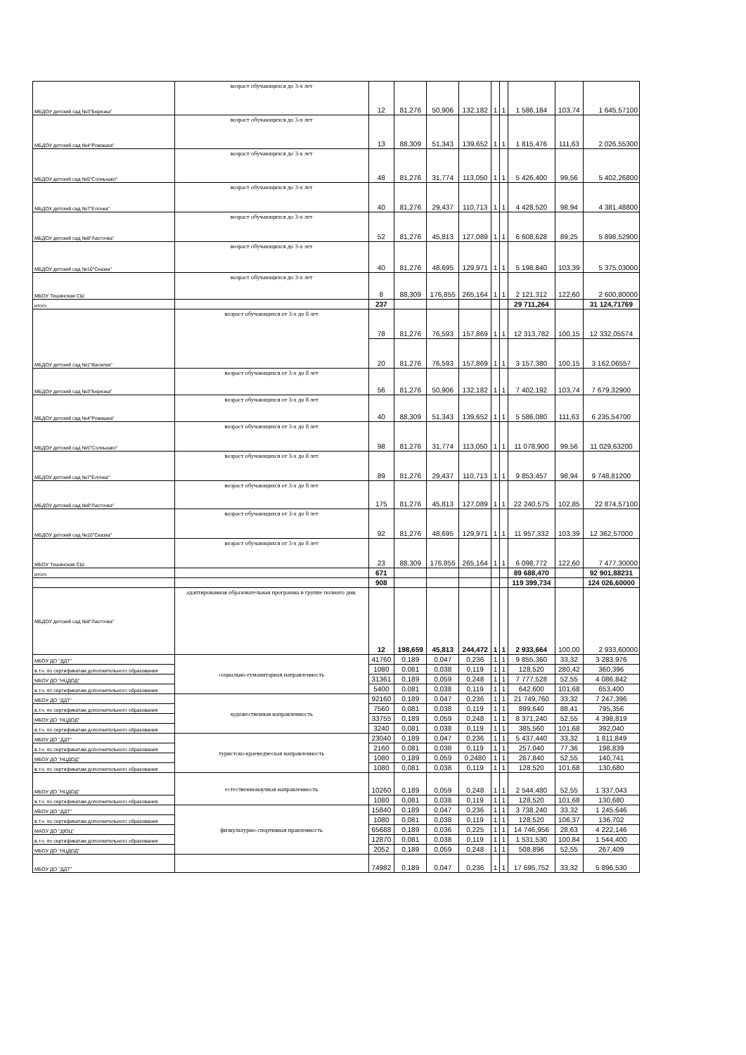| МБДОУ детский сад №3"Березка" | возраст обучающихся до 3-х лет | 12 | 81,276 | 50,906 | 132,182 | 1 | 1 | 1 586,184 | 103,74 | 1 645,57100 |
| МБДОУ детский сад №4"Ромашка" | возраст обучающихся до 3-х лет | 13 | 88,309 | 51,343 | 139,652 | 1 | 1 | 1 815,476 | 111,63 | 2 026,55300 |
| МБДОУ детский сад №5"Солнышко" | возраст обучающихся до 3-х лет | 48 | 81,276 | 31,774 | 113,050 | 1 | 1 | 5 426,400 | 99,56 | 5 402,26800 |
| МБДОУ детский сад №7"Елочка" | возраст обучающихся до 3-х лет | 40 | 81,276 | 29,437 | 110,713 | 1 | 1 | 4 428,520 | 98,94 | 4 381,48800 |
| МБДОУ детский сад №8"Ласточка" | возраст обучающихся до 3-х лет | 52 | 81,276 | 45,813 | 127,089 | 1 | 1 | 6 608,628 | 89,25 | 5 898,52900 |
| МБДОУ детский сад №10"Сказка" | возраст обучающихся до 3-х лет | 40 | 81,276 | 48,695 | 129,971 | 1 | 1 | 5 198,840 | 103,39 | 5 375,03000 |
| МБОУ Тешинская СШ | возраст обучающихся до 3-х лет | 8 | 88,309 | 176,855 | 265,164 | 1 | 1 | 2 121,312 | 122,60 | 2 600,80000 |
| итого | | 237 | | | | | | 29 711,264 | | 31 124,71769 |
| МБДОУ детский сад №1"Василек" | возраст обучающихся от 3-х до 8 лет | 78 | 81,276 | 76,593 | 157,869 | 1 | 1 | 12 313,782 | 100,15 | 12 332,05574 |
| | | 20 | 81,276 | 76,593 | 157,869 | 1 | 1 | 3 157,380 | 100,15 | 3 162,06557 |
| МБДОУ детский сад №3"Березка" | возраст обучающихся от 3-х до 8 лет | 56 | 81,276 | 50,906 | 132,182 | 1 | 1 | 7 402,192 | 103,74 | 7 679,32900 |
| МБДОУ детский сад №4"Ромашка" | возраст обучающихся от 3-х до 8 лет | 40 | 88,309 | 51,343 | 139,652 | 1 | 1 | 5 586,080 | 111,63 | 6 235,54700 |
| МБДОУ детский сад №5"Солнышко" | возраст обучающихся от 3-х до 8 лет | 98 | 81,276 | 31,774 | 113,050 | 1 | 1 | 11 078,900 | 99,56 | 11 029,63200 |
| МБДОУ детский сад №7"Елочка" | возраст обучающихся от 3-х до 8 лет | 89 | 81,276 | 29,437 | 110,713 | 1 | 1 | 9 853,457 | 98,94 | 9 748,81200 |
| МБДОУ детский сад №8"Ласточка" | возраст обучающихся от 3-х до 8 лет | 175 | 81,276 | 45,813 | 127,089 | 1 | 1 | 22 240,575 | 102,85 | 22 874,57100 |
| МБДОУ детский сад №10"Сказка" | возраст обучающихся от 3-х до 8 лет | 92 | 81,276 | 48,695 | 129,971 | 1 | 1 | 11 957,332 | 103,39 | 12 362,57000 |
| МБОУ Тешинская СШ | возраст обучающихся от 3-х до 8 лет | 23 | 88,309 | 176,855 | 265,164 | 1 | 1 | 6 098,772 | 122,60 | 7 477,30000 |
| итого | | 671 | | | | | | 89 688,470 | | 92 901,88231 |
| | | 908 | | | | | | 119 399,734 | | 124 026,60000 |
| МБДОУ детский сад №8"Ласточка" | адаптированная образовательная программа в группе полного дня. | 12 | 198,659 | 45,813 | 244,472 | 1 | 1 | 2 933,664 | 100,00 | 2 933,60000 |
| МБОУ ДО "ДДТ" | социально-гуманитарная направленность | 41760 | 0,189 | 0,047 | 0,236 | 1 | 1 | 9 855,360 | 33,32 | 3 283,976 |
| в.т.ч. по сертификатам дополнительного образования | | 1080 | 0,081 | 0,038 | 0,119 | 1 | 1 | 128,520 | 280,42 | 360,396 |
| МБОУ ДО "НЦДОД" | | 31361 | 0,189 | 0,059 | 0,248 | 1 | 1 | 7 777,528 | 52,55 | 4 086,842 |
| в.т.ч. по сертификатам дополнительного образования | | 5400 | 0,081 | 0,038 | 0,119 | 1 | 1 | 642,600 | 101,68 | 653,400 |
| МБОУ ДО "ДДТ" | художественная направленность | 92160 | 0,189 | 0,047 | 0,236 | 1 | 1 | 21 749,760 | 33,32 | 7 247,396 |
| в.т.ч. по сертификатам дополнительного образования | | 7560 | 0,081 | 0,038 | 0,119 | 1 | 1 | 899,640 | 88,41 | 795,356 |
| МБОУ ДО "НЦДОД" | | 33755 | 0,189 | 0,059 | 0,248 | 1 | 1 | 8 371,240 | 52,55 | 4 398,819 |
| в.т.ч. по сертификатам дополнительного образования | | 3240 | 0,081 | 0,038 | 0,119 | 1 | 1 | 385,560 | 101,68 | 392,040 |
| МБОУ ДО "ДДТ" | туристско-краеведческая направленность | 23040 | 0,189 | 0,047 | 0,236 | 1 | 1 | 5 437,440 | 33,32 | 1 811,849 |
| в.т.ч. по сертификатам дополнительного образования | | 2160 | 0,081 | 0,038 | 0,119 | 1 | 1 | 257,040 | 77,36 | 198,839 |
| МБОУ ДО "НЦДОД" | | 1080 | 0,189 | 0,059 | 0,2480 | 1 | 1 | 267,840 | 52,55 | 140,741 |
| в.т.ч. по сертификатам дополнительного образования | | 1080 | 0,081 | 0,038 | 0,119 | 1 | 1 | 128,520 | 101,68 | 130,680 |
| МБОУ ДО "НЦДОД" | естественнонаучная направленность | 10260 | 0,189 | 0,059 | 0,248 | 1 | 1 | 2 544,480 | 52,55 | 1 337,043 |
| в.т.ч. по сертификатам дополнительного образования | | 1080 | 0,081 | 0,038 | 0,119 | 1 | 1 | 128,520 | 101,68 | 130,680 |
| МБОУ ДО "ДДТ" | физкультурно-спортивная правленность | 15840 | 0,189 | 0,047 | 0,236 | 1 | 1 | 3 738,240 | 33,32 | 1 245,646 |
| в.т.ч. по сертификатам дополнительного образования | | 1080 | 0,081 | 0,038 | 0,119 | 1 | 1 | 128,520 | 106,37 | 136,702 |
| МАОУ ДО "ДЮЦ" | | 65688 | 0,189 | 0,036 | 0,225 | 1 | 1 | 14 746,956 | 28,63 | 4 222,146 |
| в.т.ч. по сертификатам дополнительного образования | | 12870 | 0,081 | 0,038 | 0,119 | 1 | 1 | 1 531,530 | 100,84 | 1 544,400 |
| МБОУ ДО "НЦДОД" | | 2052 | 0,189 | 0,059 | 0,248 | 1 | 1 | 508,896 | 52,55 | 267,409 |
| МБОУ ДО "ДДТ" | | 74982 | 0,189 | 0,047 | 0,236 | 1 | 1 | 17 695,752 | 33,32 | 5 896,530 |